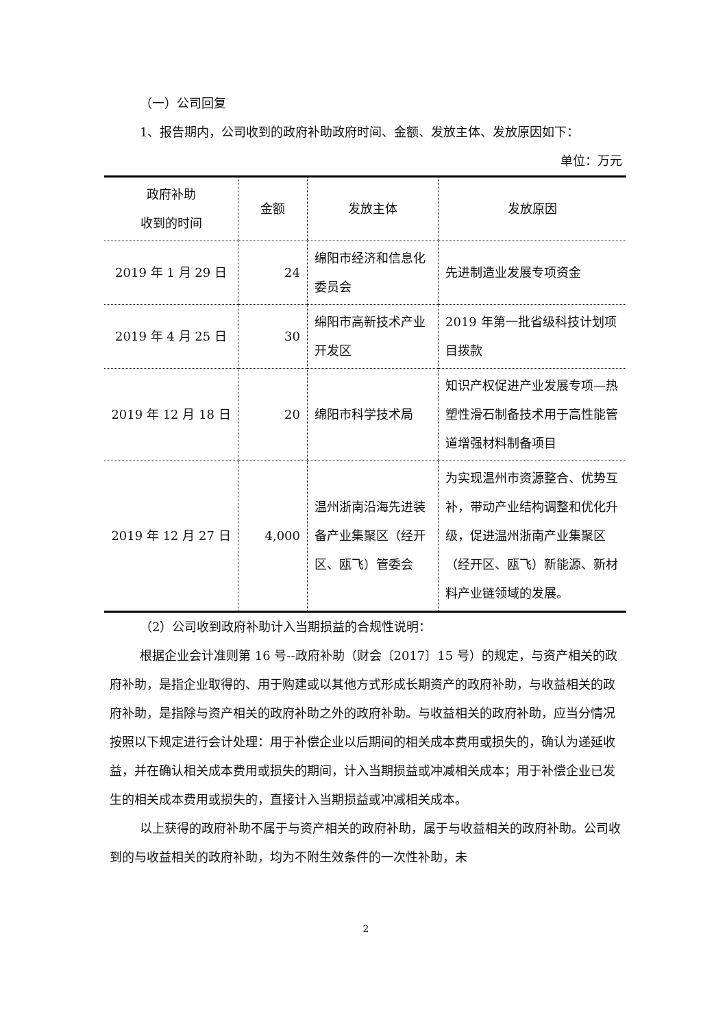（一）公司回复
1、报告期内，公司收到的政府补助政府时间、金额、发放主体、发放原因如下：
单位：万元
| 政府补助 收到的时间 | 金额 | 发放主体 | 发放原因 |
| --- | --- | --- | --- |
| 2019 年 1 月 29 日 | 24 | 绵阳市经济和信息化委员会 | 先进制造业发展专项资金 |
| 2019 年 4 月 25 日 | 30 | 绵阳市高新技术产业开发区 | 2019 年第一批省级科技计划项目拨款 |
| 2019 年 12 月 18 日 | 20 | 绵阳市科学技术局 | 知识产权促进产业发展专项—热塑性滑石制备技术用于高性能管道增强材料制备项目 |
| 2019 年 12 月 27 日 | 4,000 | 温州浙南沿海先进装备产业集聚区（经开区、瓯飞）管委会 | 为实现温州市资源整合、优势互补，带动产业结构调整和优化升级，促进温州浙南产业集聚区（经开区、瓯飞）新能源、新材料产业链领域的发展。 |
（2）公司收到政府补助计入当期损益的合规性说明：
根据企业会计准则第 16 号--政府补助（财会〔2017〕15 号）的规定，与资产相关的政府补助，是指企业取得的、用于购建或以其他方式形成长期资产的政府补助，与收益相关的政府补助，是指除与资产相关的政府补助之外的政府补助。与收益相关的政府补助，应当分情况按照以下规定进行会计处理：用于补偿企业以后期间的相关成本费用或损失的，确认为递延收益，并在确认相关成本费用或损失的期间，计入当期损益或冲减相关成本；用于补偿企业已发生的相关成本费用或损失的，直接计入当期损益或冲减相关成本。
以上获得的政府补助不属于与资产相关的政府补助，属于与收益相关的政府补助。公司收到的与收益相关的政府补助，均为不附生效条件的一次性补助，未
2